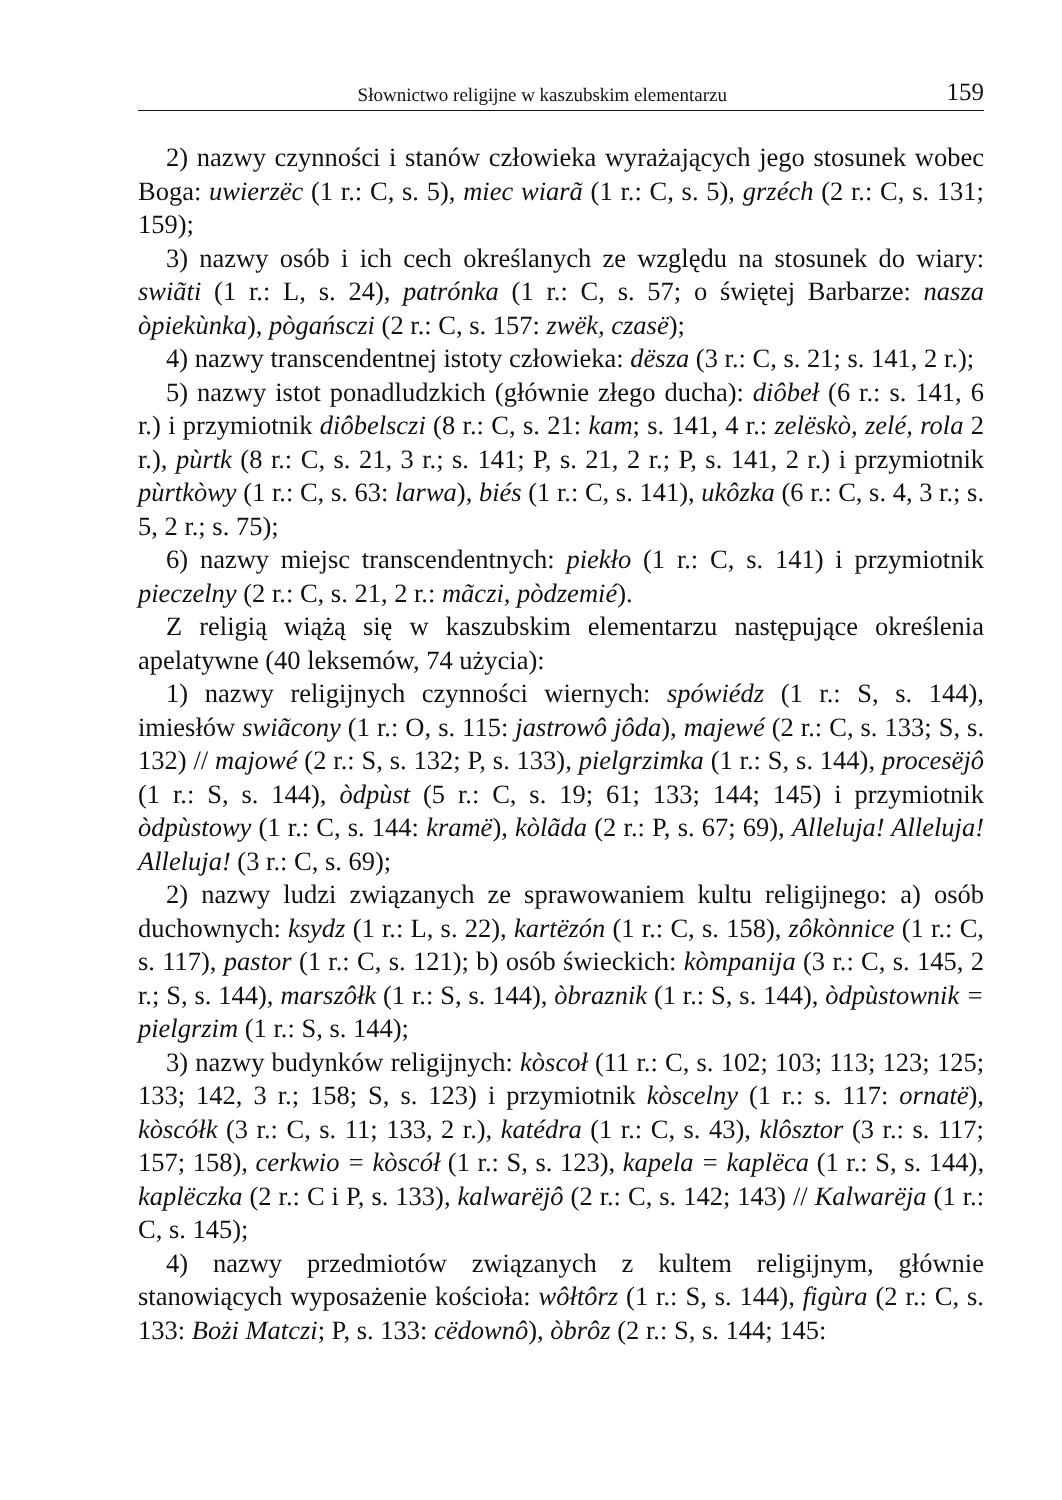Słownictwo religijne w kaszubskim elementarzu 159
2) nazwy czynności i stanów człowieka wyrażających jego stosunek wobec Boga: uwierzëc (1 r.: C, s. 5), miec wiarã (1 r.: C, s. 5), grzéch (2 r.: C, s. 131; 159);
3) nazwy osób i ich cech określanych ze względu na stosunek do wiary: swiãti (1 r.: L, s. 24), patrónka (1 r.: C, s. 57; o świętej Barbarze: nasza òpiekùnka), pògańsczi (2 r.: C, s. 157: zwëk, czasë);
4) nazwy transcendentnej istoty człowieka: dësza (3 r.: C, s. 21; s. 141, 2 r.);
5) nazwy istot ponadludzkich (głównie złego ducha): diôbeł (6 r.: s. 141, 6 r.) i przymiotnik diôbelsczi (8 r.: C, s. 21: kam; s. 141, 4 r.: zelëskò, zelé, rola 2 r.), pùrtk (8 r.: C, s. 21, 3 r.; s. 141; P, s. 21, 2 r.; P, s. 141, 2 r.) i przymiotnik pùrtkòwy (1 r.: C, s. 63: larwa), biés (1 r.: C, s. 141), ukôzka (6 r.: C, s. 4, 3 r.; s. 5, 2 r.; s. 75);
6) nazwy miejsc transcendentnych: piekło (1 r.: C, s. 141) i przymiotnik pieczelny (2 r.: C, s. 21, 2 r.: mãczi, pòdzemié).
Z religią wiążą się w kaszubskim elementarzu następujące określenia apelatywne (40 leksemów, 74 użycia):
1) nazwy religijnych czynności wiernych: spówiédz (1 r.: S, s. 144), imiesłów swiãcony (1 r.: O, s. 115: jastrowô jôda), majewé (2 r.: C, s. 133; S, s. 132) // majowé (2 r.: S, s. 132; P, s. 133), pielgrzimka (1 r.: S, s. 144), procesëjô (1 r.: S, s. 144), òdpùst (5 r.: C, s. 19; 61; 133; 144; 145) i przymiotnik òdpùstowy (1 r.: C, s. 144: kramë), kòlãda (2 r.: P, s. 67; 69), Alleluja! Alleluja! Alleluja! (3 r.: C, s. 69);
2) nazwy ludzi związanych ze sprawowaniem kultu religijnego: a) osób duchownych: ksydz (1 r.: L, s. 22), kartëzón (1 r.: C, s. 158), zôkònnice (1 r.: C, s. 117), pastor (1 r.: C, s. 121); b) osób świeckich: kòmpanija (3 r.: C, s. 145, 2 r.; S, s. 144), marszôłk (1 r.: S, s. 144), òbraznik (1 r.: S, s. 144), òdpùstownik = pielgrzim (1 r.: S, s. 144);
3) nazwy budynków religijnych: kòscoł (11 r.: C, s. 102; 103; 113; 123; 125; 133; 142, 3 r.; 158; S, s. 123) i przymiotnik kòscelny (1 r.: s. 117: ornatë), kòscółk (3 r.: C, s. 11; 133, 2 r.), katédra (1 r.: C, s. 43), klôsztor (3 r.: s. 117; 157; 158), cerkwio = kòscół (1 r.: S, s. 123), kapela = kaplëca (1 r.: S, s. 144), kaplëczka (2 r.: C i P, s. 133), kalwarëjô (2 r.: C, s. 142; 143) // Kalwarëja (1 r.: C, s. 145);
4) nazwy przedmiotów związanych z kultem religijnym, głównie stanowiących wyposażenie kościoła: wôłtôrz (1 r.: S, s. 144), figùra (2 r.: C, s. 133: Bożi Matczi; P, s. 133: cëdownô), òbrôz (2 r.: S, s. 144; 145: